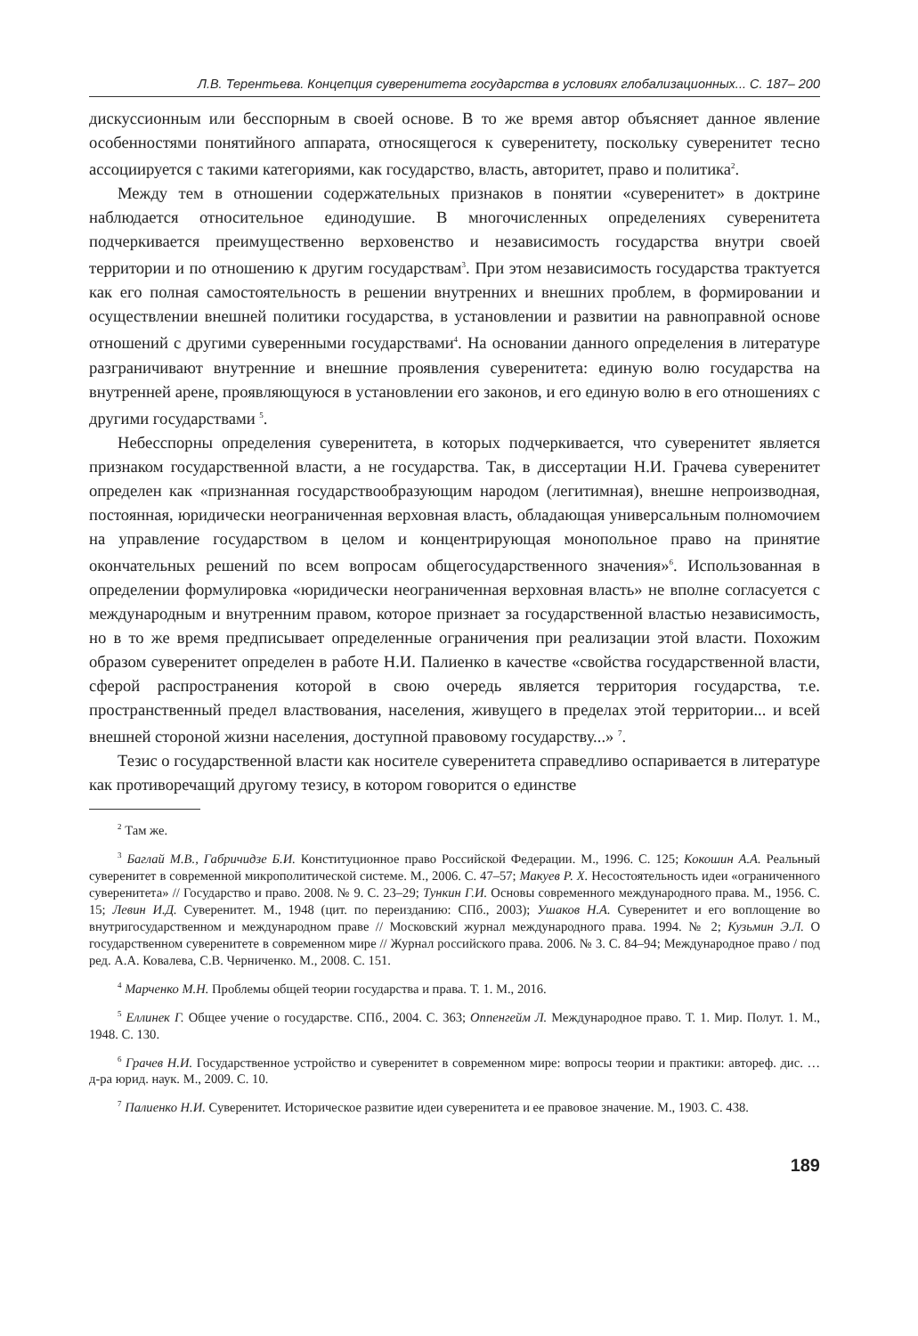Л.В. Терентьева. Концепция суверенитета государства в условиях глобализационных... С. 187– 200
дискуссионным или бесспорным в своей основе. В то же время автор объясняет данное явление особенностями понятийного аппарата, относящегося к суверенитету, поскольку суверенитет тесно ассоциируется с такими категориями, как государство, власть, авторитет, право и политика<sup>2</sup>.
Между тем в отношении содержательных признаков в понятии «суверенитет» в доктрине наблюдается относительное единодушие. В многочисленных определениях суверенитета подчеркивается преимущественно верховенство и независимость государства внутри своей территории и по отношению к другим государствам<sup>3</sup>. При этом независимость государства трактуется как его полная самостоятельность в решении внутренних и внешних проблем, в формировании и осуществлении внешней политики государства, в установлении и развитии на равноправной основе отношений с другими суверенными государствами<sup>4</sup>. На основании данного определения в литературе разграничивают внутренние и внешние проявления суверенитета: единую волю государства на внутренней арене, проявляющуюся в установлении его законов, и его единую волю в его отношениях с другими государствами <sup>5</sup>.
Небесспорны определения суверенитета, в которых подчеркивается, что суверенитет является признаком государственной власти, а не государства. Так, в диссертации Н.И. Грачева суверенитет определен как «признанная государствообразующим народом (легитимная), внешне непроизводная, постоянная, юридически неограниченная верховная власть, обладающая универсальным полномочием на управление государством в целом и концентрирующая монопольное право на принятие окончательных решений по всем вопросам общегосударственного значения»<sup>6</sup>. Использованная в определении формулировка «юридически неограниченная верховная власть» не вполне согласуется с международным и внутренним правом, которое признает за государственной властью независимость, но в то же время предписывает определенные ограничения при реализации этой власти. Похожим образом суверенитет определен в работе Н.И. Палиенко в качестве «свойства государственной власти, сферой распространения которой в свою очередь является территория государства, т.е. пространственный предел властвования, населения, живущего в пределах этой территории... и всей внешней стороной жизни населения, доступной правовому государству...» <sup>7</sup>.
Тезис о государственной власти как носителе суверенитета справедливо оспаривается в литературе как противоречащий другому тезису, в котором говорится о единстве
<sup>2</sup> Там же.
<sup>3</sup> Баглай М.В., Габричидзе Б.И. Конституционное право Российской Федерации. М., 1996. С. 125; Кокошин А.А. Реальный суверенитет в современной микрополитической системе. М., 2006. С. 47–57; Макуев Р. Х. Несостоятельность идеи «ограниченного суверенитета» // Государство и право. 2008. № 9. С. 23–29; Тункин Г.И. Основы современного международного права. М., 1956. С. 15; Левин И.Д. Суверенитет. М., 1948 (цит. по переизданию: СПб., 2003); Ушаков Н.А. Суверенитет и его воплощение во внутригосударственном и международном праве // Московский журнал международного права. 1994. № 2; Кузьмин Э.Л. О государственном суверенитете в современном мире // Журнал российского права. 2006. № 3. С. 84–94; Международное право / под ред. А.А. Ковалева, С.В. Черниченко. М., 2008. С. 151.
<sup>4</sup> Марченко М.Н. Проблемы общей теории государства и права. Т. 1. М., 2016.
<sup>5</sup> Еллинек Г. Общее учение о государстве. СПб., 2004. С. 363; Оппенгейм Л. Международное право. Т. 1. Мир. Полут. 1. М., 1948. С. 130.
<sup>6</sup> Грачев Н.И. Государственное устройство и суверенитет в современном мире: вопросы теории и практики: автореф. дис. … д-ра юрид. наук. М., 2009. С. 10.
<sup>7</sup> Палиенко Н.И. Суверенитет. Историческое развитие идеи суверенитета и ее правовое значение. М., 1903. С. 438.
189